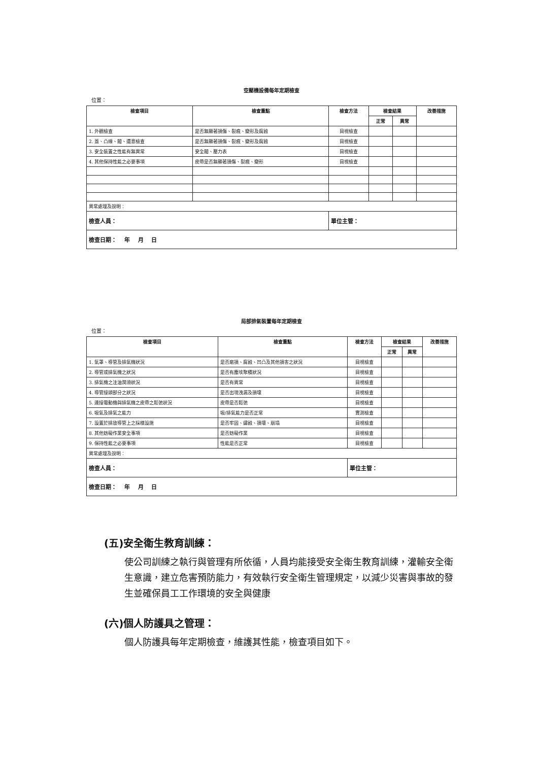空壓機設備每年定期檢查
位置：
| 檢查項目 | 檢查重點 | 檢查方法 | 檢查結果 | | 改善措施 |
| --- | --- | --- | --- | --- | --- |
| | | | 正常 | 異常 | |
| 1. 外觀檢查 | 是否無顯著損傷、裂痕、變形及腐蝕 | 目視檢查 | | | |
| 2. 蓋、凸緣、閥、還意檢查 | 是否無顯著損傷、裂痕、變形及腐蝕 | 目視檢查 | | | |
| 3. 安全裝置之性能有無異常 | 安全閥、壓力表 | 目視檢查 | | | |
| 4. 其他保持性能之必要事項 | 皮帶是否無顯著損傷、裂痕、變形 | 目視檢查 | | | |
| 異常處理及說明： | | | | | |
| 檢查人員： | | 單位主管： | | | |
| 檢查日期： 年 月 日 | | | | | |
局部排氣裝置每年定期檢查
位置：
| 檢查項目 | 檢查重點 | 檢查方法 | 檢查結果 | | 改善措施 |
| --- | --- | --- | --- | --- | --- |
| | | | 正常 | 異常 | |
| 1. 氣罩、導管及排氣機狀況 | 是否磨損、腐蝕、凹凸及其他損害之狀況 | 目視檢查 | | | |
| 2. 導管或排氣機之狀況 | 是否有塵埃聚積狀況 | 目視檢查 | | | |
| 3. 排氣機之注油潤滑狀況 | 是否有異常 | 目視檢查 | | | |
| 4. 導管接頭部分之狀況 | 是否出現洩漏及損壞 | 目視檢查 | | | |
| 5. 連接電動機與排氣機之皮帶之鬆弛狀況 | 皮帶是否鬆弛 | 目視檢查 | | | |
| 6. 吸氣及排氣之能力 | 吸/排氣能力是否正常 | 實測檢查 | | | |
| 7. 設置於排放導管上之採樣設施 | 是否牢固、鏽蝕、損壞、崩塌 | 目視檢查 | | | |
| 8. 其他妨礙作業安全事項 | 是否妨礙作業 | 目視檢查 | | | |
| 9. 保持性能之必要事項 | 性能是否正常 | 目視檢查 | | | |
| 異常處理及說明： | | | | | |
| 檢查人員： | | 單位主管： | | | |
| 檢查日期： 年 月 日 | | | | | |
(五)安全衛生教育訓練：
使公司訓練之執行與管理有所依循，人員均能接受安全衛生教育訓練，灌輸安全衛生意識，建立危害預防能力，有效執行安全衛生管理規定，以減少災害與事故的發生並確保員工工作環境的安全與健康
(六)個人防護具之管理：
個人防護具每年定期檢查，維護其性能，檢查項目如下。